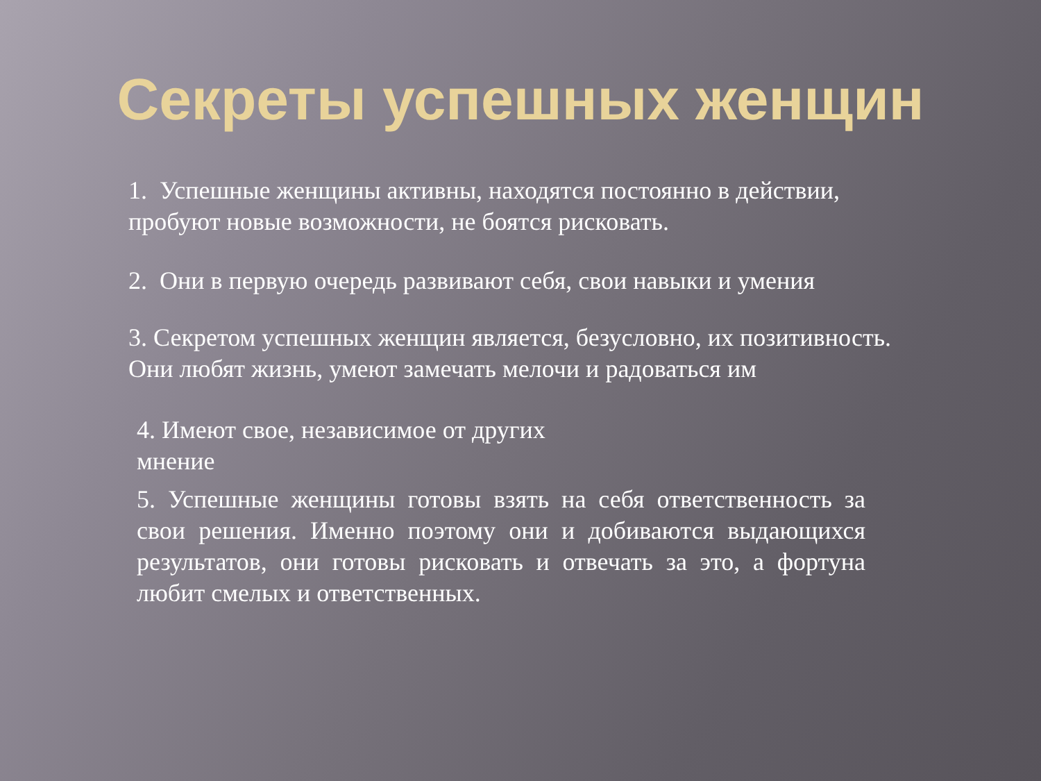Секреты успешных женщин
1. Успешные женщины активны, находятся постоянно в действии, пробуют новые возможности, не боятся рисковать.
2. Они в первую очередь развивают себя, свои навыки и умения
3. Секретом успешных женщин является, безусловно, их позитивность. Они любят жизнь, умеют замечать мелочи и радоваться им
4. Имеют свое, независимое от других мнение
5. Успешные женщины готовы взять на себя ответственность за свои решения. Именно поэтому они и добиваются выдающихся результатов, они готовы рисковать и отвечать за это, а фортуна любит смелых и ответственных.